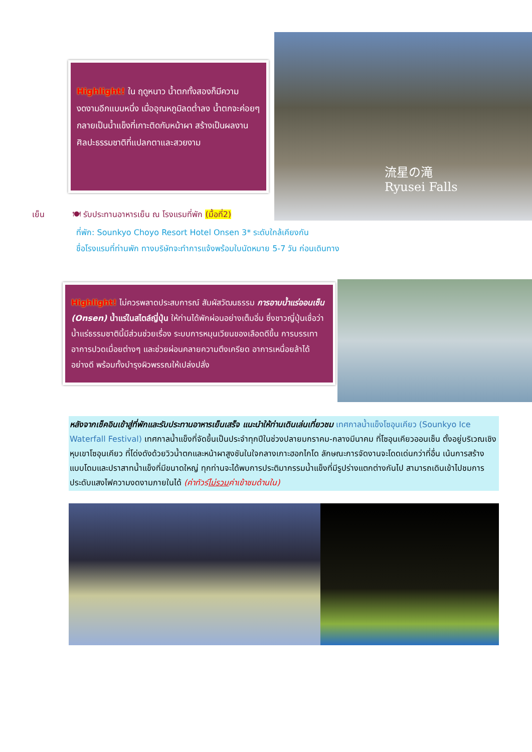流星の滝
Ryusei Falls
Highlight! ใน ฤดูหนาว น้ำตกทั้งสองก็มีความงดงามอีกแบบหนึ่ง เมื่ออุณหภูมิลดต่ำลง น้ำตกจะค่อยๆ กลายเป็นน้ำแข็งที่เกาะติดกับหน้าผา สร้างเป็นผลงานศิลปะธรรมชาติที่แปลกตาและสวยงาม
เย็น 🍽 รับประทานอาหารเย็น ณ โรงแรมที่พัก (มื้อที่2)
ที่พัก: Sounkyo Choyo Resort Hotel Onsen 3* ระดับใกล้เคียงกัน
ชื่อโรงแรมที่ท่านพัก ทางบริษัทจะทำการแจ้งพร้อมใบนัดหมาย 5-7 วัน ก่อนเดินทาง
Highlight! ไม่ควรพลาดประสบการณ์ สัมผัสวัฒนธรรม การอาบน้ำแร่ออนเซ็น (Onsen) น้ำแร่ในสไตล์ญี่ปุ่น ให้ท่านได้พักผ่อนอย่างเต็มอิ่ม ซึ่งชาวญี่ปุ่นเชื่อว่าน้ำแร่ธรรมชาตินี้มีส่วนช่วยเรื่อง ระบบการหมุนเวียนของเลือดดีขึ้น การบรรเทาอาการปวดเมื่อยต่างๆ และช่วยผ่อนคลายความตึงเครียด อาการเหนื่อยล้าได้อย่างดี พร้อมทั้งบำรุงผิวพรรณให้เปล่งปลั่ง
หลังจากเช็คอินเข้าสู่ที่พักและรับประทานอาหารเย็นเสร็จ แนะนำให้ท่านเดินเล่นเที่ยวชม เทศกาลน้ำแข็งโซอุนเคียว (Sounkyo Ice Waterfall Festival) เทศกาลน้ำแข็งที่จัดขึ้นเป็นประจำทุกปีในช่วงปลายมกราคม-กลางมีนาคม ที่โซอุนเคียวออนเซ็น ตั้งอยู่บริเวณเชิงหุบเขาโซอุนเคียว ที่โด่งดังด้วยวิวน้ำตกและหน้าผาสูงชันในใจกลางเกาะฮอกไกโด ลักษณะการจัดงานจะโดดเด่นกว่าที่อื่น เน้นการสร้างแบบโดมและปราสาทน้ำแข็งที่มีขนาดใหญ่ ทุกท่านจะได้พบการประติมากรรมน้ำแข็งที่มีรูปร่างแตกต่างกันไป สามารถเดินเข้าไปชมการประดับแสงไฟความงดงามภายในได้ (ค่าทัวร์ไม่รวมค่าเข้าชมด้านใน)